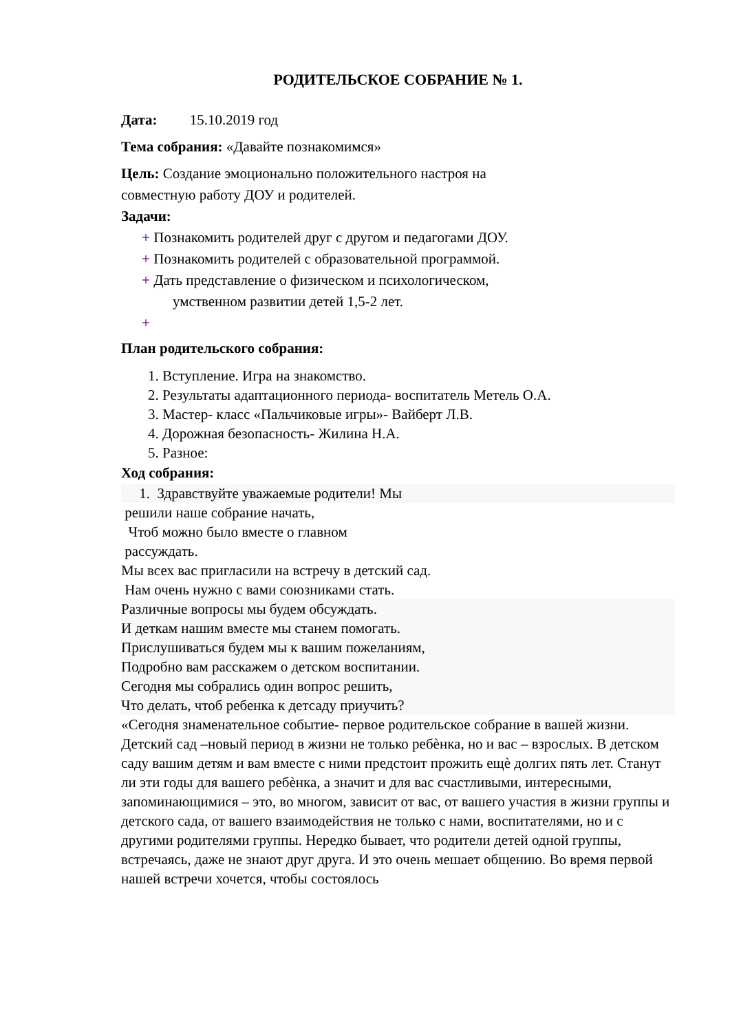РОДИТЕЛЬСКОЕ СОБРАНИЕ № 1.
Дата: 15.10.2019 год
Тема собрания: «Давайте познакомимся»
Цель: Создание эмоционально положительного настроя на
совместную работу ДОУ и родителей.
Задачи:
+ Познакомить родителей друг с другом и педагогами ДОУ.
+ Познакомить родителей с образовательной программой.
+ Дать представление о физическом и психологическом,
умственном развитии детей 1,5-2 лет.
+
План родительского собрания:
1. Вступление. Игра на знакомство.
2. Результаты адаптационного периода- воспитатель Метель О.А.
3. Мастер- класс «Пальчиковые игры»- Вайберт Л.В.
4. Дорожная безопасность- Жилина Н.А.
5. Разное:
Ход собрания:
1. Здравствуйте уважаемые родители! Мы
решили наше собрание начать,
Чтоб можно было вместе о главном
рассуждать.
Мы всех вас пригласили на встречу в детский сад.
Нам очень нужно с вами союзниками стать.
Различные вопросы мы будем обсуждать.
И деткам нашим вместе мы станем помогать.
Прислушиваться будем мы к вашим пожеланиям,
Подробно вам расскажем о детском воспитании.
Сегодня мы собрались один вопрос решить,
Что делать, чтоб ребенка к детсаду приучить?
«Сегодня знаменательное событие- первое родительское собрание в вашей жизни. Детский сад –новый период в жизни не только ребѐнка, но и вас – взрослых. В детском саду вашим детям и вам вместе с ними предстоит прожить ещѐ долгих пять лет. Станут ли эти годы для вашего ребѐнка, а значит и для вас счастливыми, интересными, запоминающимися – это, во многом, зависит от вас, от вашего участия в жизни группы и детского сада, от вашего взаимодействия не только с нами, воспитателями, но и с другими родителями группы. Нередко бывает, что родители детей одной группы, встречаясь, даже не знают друг друга. И это очень мешает общению. Во время первой нашей встречи хочется, чтобы состоялось